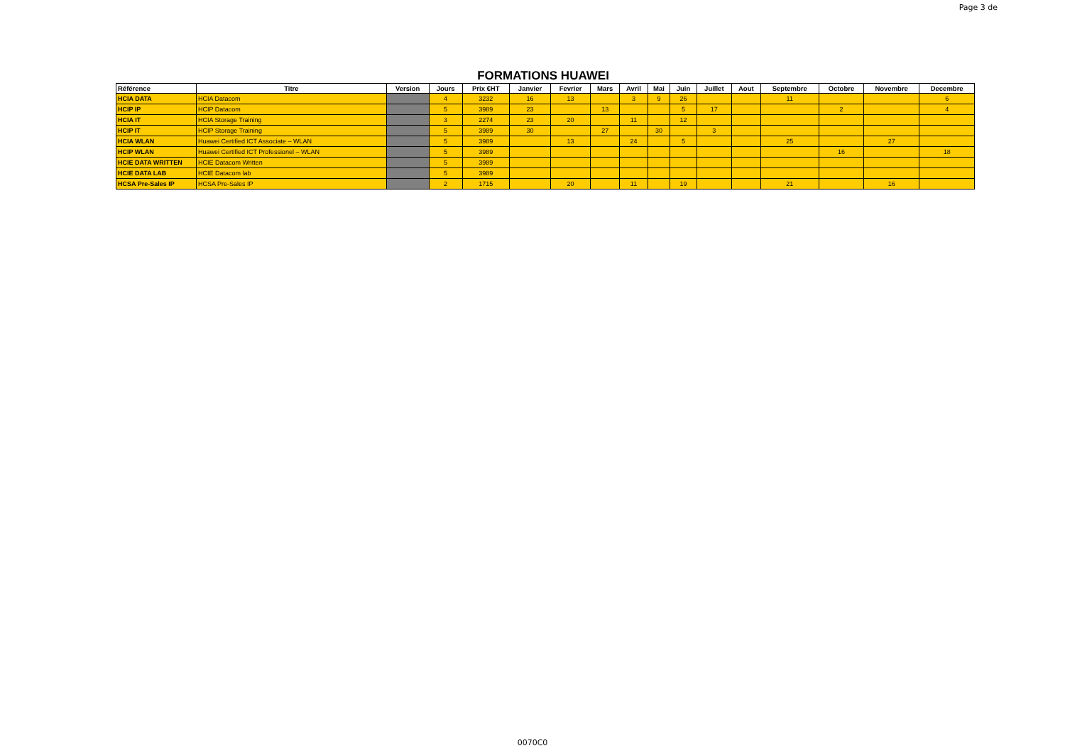Page 3 de
FORMATIONS HUAWEI
| Référence | Titre | Version | Jours | Prix €HT | Janvier | Fevrier | Mars | Avril | Mai | Juin | Juillet | Aout | Septembre | Octobre | Novembre | Decembre |
| --- | --- | --- | --- | --- | --- | --- | --- | --- | --- | --- | --- | --- | --- | --- | --- | --- |
| HCIA DATA | HCIA Datacom | | 4 | 3232 | 16 | 13 | | 3 | 9 | 26 | | | 11 | | | 6 |
| HCIP IP | HCIP Datacom | | 5 | 3989 | 23 | | 13 | | | 5 | 17 | | | 2 | | 4 |
| HCIA IT | HCIA Storage Training | | 3 | 2274 | 23 | 20 | | 11 | | 12 | | | | | | |
| HCIP IT | HCIP Storage Training | | 5 | 3989 | 30 | | 27 | | 30 | | 3 | | | | | |
| HCIA WLAN | Huawei Certified ICT Associate – WLAN | | 5 | 3989 | | 13 | | 24 | | 5 | | | 25 | | 27 | |
| HCIP WLAN | Huawei Certified ICT Professionel – WLAN | | 5 | 3989 | | | | | | | | | | 16 | | 18 |
| HCIE DATA WRITTEN | HCIE Datacom Written | | 5 | 3989 | | | | | | | | | | | | |
| HCIE DATA LAB | HCIE Datacom lab | | 5 | 3989 | | | | | | | | | | | | |
| HCSA Pre-Sales IP | HCSA Pre-Sales IP | | 2 | 1715 | | 20 | | 11 | | 19 | | | 21 | | 16 | |
0070C0